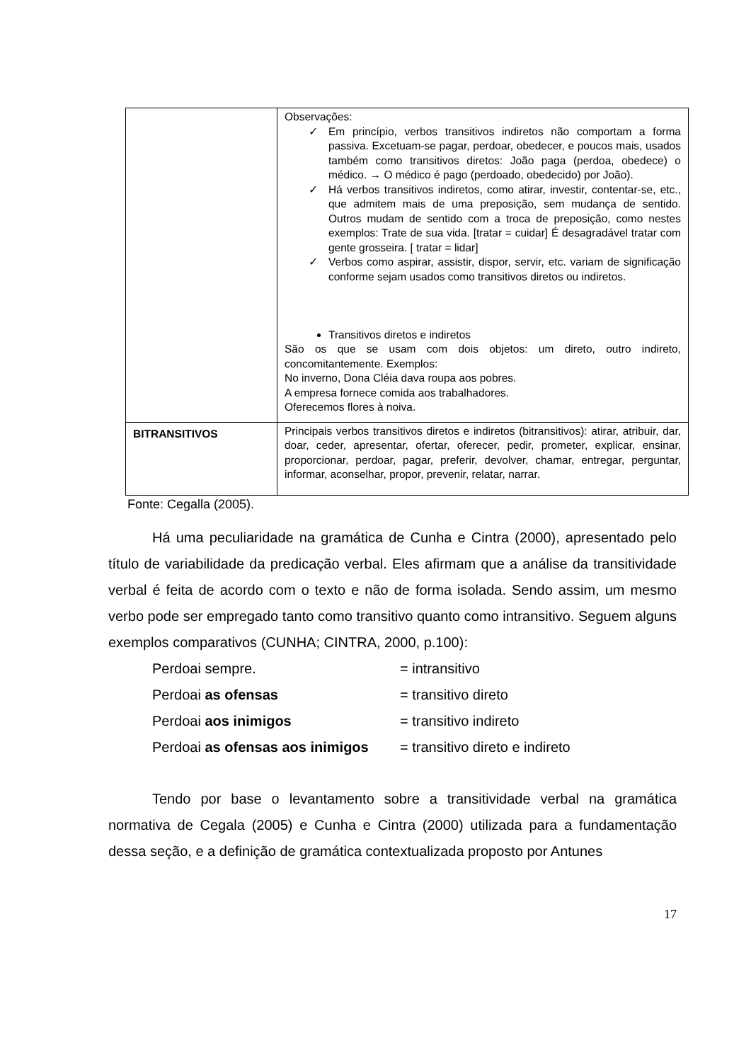| | Observações: ✓ Em princípio, verbos transitivos indiretos não comportam a forma passiva. Excetuam-se pagar, perdoar, obedecer, e poucos mais, usados também como transitivos diretos: João paga (perdoa, obedece) o médico. → O médico é pago (perdoado, obedecido) por João). ✓ Há verbos transitivos indiretos, como atirar, investir, contentar-se, etc., que admitem mais de uma preposição, sem mudança de sentido. Outros mudam de sentido com a troca de preposição, como nestes exemplos: Trate de sua vida. [tratar = cuidar] É desagradável tratar com gente grosseira. [ tratar = lidar] ✓ Verbos como aspirar, assistir, dispor, servir, etc. variam de significação conforme sejam usados como transitivos diretos ou indiretos. Transitivos diretos e indiretos São os que se usam com dois objetos: um direto, outro indireto, concomitantemente. Exemplos: No inverno, Dona Cléia dava roupa aos pobres. A empresa fornece comida aos trabalhadores. Oferecemos flores à noiva. |
| BITRANSITIVOS | Principais verbos transitivos diretos e indiretos (bitransitivos): atirar, atribuir, dar, doar, ceder, apresentar, ofertar, oferecer, pedir, prometer, explicar, ensinar, proporcionar, perdoar, pagar, preferir, devolver, chamar, entregar, perguntar, informar, aconselhar, propor, prevenir, relatar, narrar. |
Fonte: Cegalla (2005).
Há uma peculiaridade na gramática de Cunha e Cintra (2000), apresentado pelo título de variabilidade da predicação verbal. Eles afirmam que a análise da transitividade verbal é feita de acordo com o texto e não de forma isolada. Sendo assim, um mesmo verbo pode ser empregado tanto como transitivo quanto como intransitivo. Seguem alguns exemplos comparativos (CUNHA; CINTRA, 2000, p.100):
Perdoai sempre. = intransitivo
Perdoai as ofensas = transitivo direto
Perdoai aos inimigos = transitivo indireto
Perdoai as ofensas aos inimigos = transitivo direto e indireto
Tendo por base o levantamento sobre a transitividade verbal na gramática normativa de Cegala (2005) e Cunha e Cintra (2000) utilizada para a fundamentação dessa seção, e a definição de gramática contextualizada proposto por Antunes
17